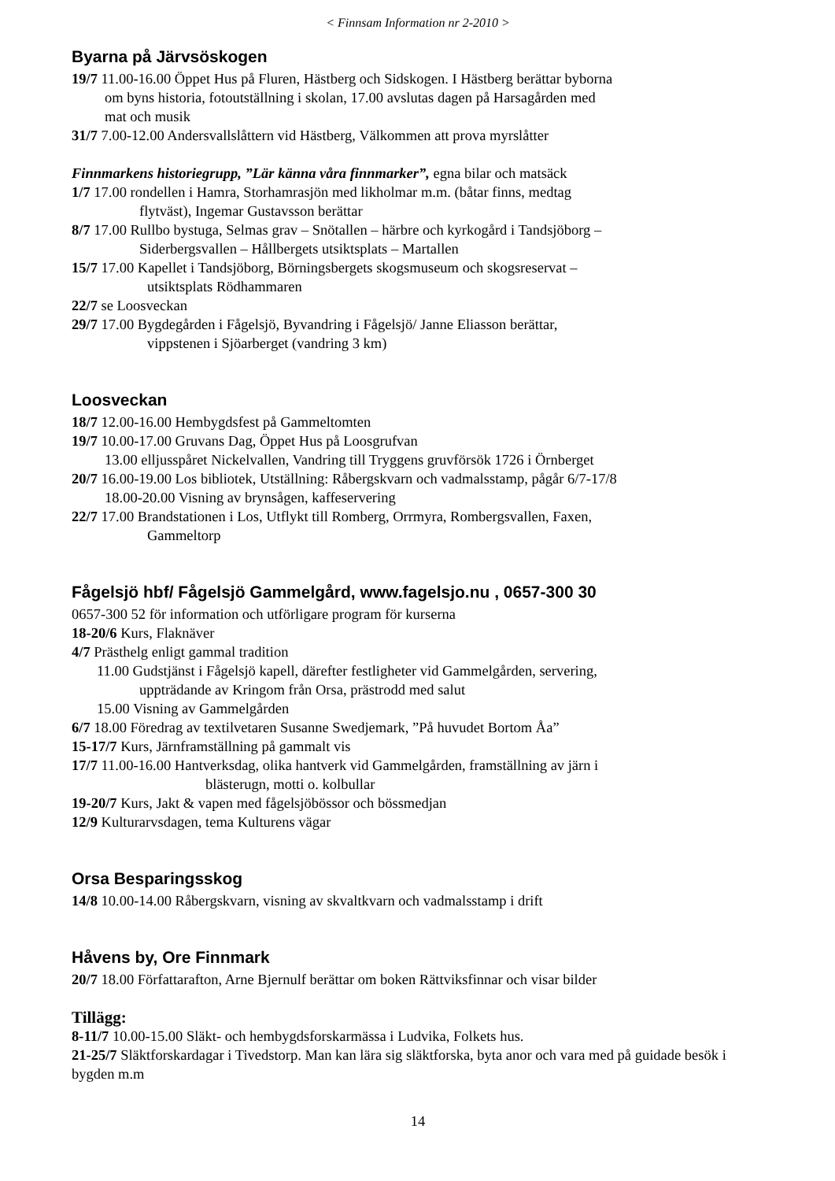< Finnsam Information nr 2-2010 >
Byarna på Järvsöskogen
19/7 11.00-16.00 Öppet Hus på Fluren, Hästberg och Sidskogen. I Hästberg berättar byborna
om byns historia, fotoutställning i skolan, 17.00 avslutas dagen på Harsagården med
mat och musik
31/7 7.00-12.00 Andersvallslåttern vid Hästberg, Välkommen att prova myrslåtter
Finnmarkens historiegrupp, ”Lär känna våra finnmarker”, egna bilar och matsäck
1/7 17.00 rondellen i Hamra, Storhamrasjön med likholmar m.m. (båtar finns, medtag
flytväst), Ingemar Gustavsson berättar
8/7 17.00 Rullbo bystuga, Selmas grav – Snötallen – härbre och kyrkogård i Tandsjöborg –
Siderbergsvallen – Hållbergets utsiktsplats – Martallen
15/7 17.00 Kapellet i Tandsjöborg, Börningsbergets skogsmuseum och skogsreservat –
utsiktsplats Rödhammaren
22/7 se Loosveckan
29/7 17.00 Bygdegården i Fågelsjö, Byvandring i Fågelsjö/ Janne Eliasson berättar,
vippstenen i Sjöarberget (vandring 3 km)
Loosveckan
18/7 12.00-16.00 Hembygdsfest på Gammeltomten
19/7 10.00-17.00 Gruvans Dag, Öppet Hus på Loosgrufvan
13.00 elljusspåret Nickelvallen, Vandring till Tryggens gruvförsök 1726 i Örnberget
20/7 16.00-19.00 Los bibliotek, Utställning: Råbergskvarn och vadmalsstamp, pågår 6/7-17/8
18.00-20.00 Visning av brynsågen, kaffeservering
22/7 17.00 Brandstationen i Los, Utflykt till Romberg, Orrmyra, Rombergsvallen, Faxen,
Gammeltorp
Fågelsjö hbf/ Fågelsjö Gammelgård, www.fagelsjo.nu , 0657-300 30
0657-300 52 för information och utförligare program för kurserna
18-20/6 Kurs, Flaknäver
4/7 Prästhelg enligt gammal tradition
11.00 Gudstjänst i Fågelsjö kapell, därefter festligheter vid Gammelgården, servering,
uppträdande av Kringom från Orsa, prästrodd med salut
15.00 Visning av Gammelgården
6/7 18.00 Föredrag av textilvetaren Susanne Swedjemark, ”På huvudet Bortom Åa”
15-17/7 Kurs, Järnframställning på gammalt vis
17/7 11.00-16.00 Hantverksdag, olika hantverk vid Gammelgården, framställning av järn i
blästerugn, motti o. kolbullar
19-20/7 Kurs, Jakt & vapen med fågelsjöbössor och bössmedjan
12/9 Kulturarvsdagen, tema Kulturens vägar
Orsa Besparingsskog
14/8 10.00-14.00 Råbergskvarn, visning av skvaltkvarn och vadmalsstamp i drift
Håvens by, Ore Finnmark
20/7 18.00 Författarafton, Arne Bjernulf berättar om boken Rättviksfinnar och visar bilder
Tillägg:
8-11/7 10.00-15.00 Släkt- och hembygdsforskarmässa i Ludvika, Folkets hus.
21-25/7 Släktforskardagar i Tivedstorp. Man kan lära sig släktforska, byta anor och vara med på guidade besök i bygden m.m
14